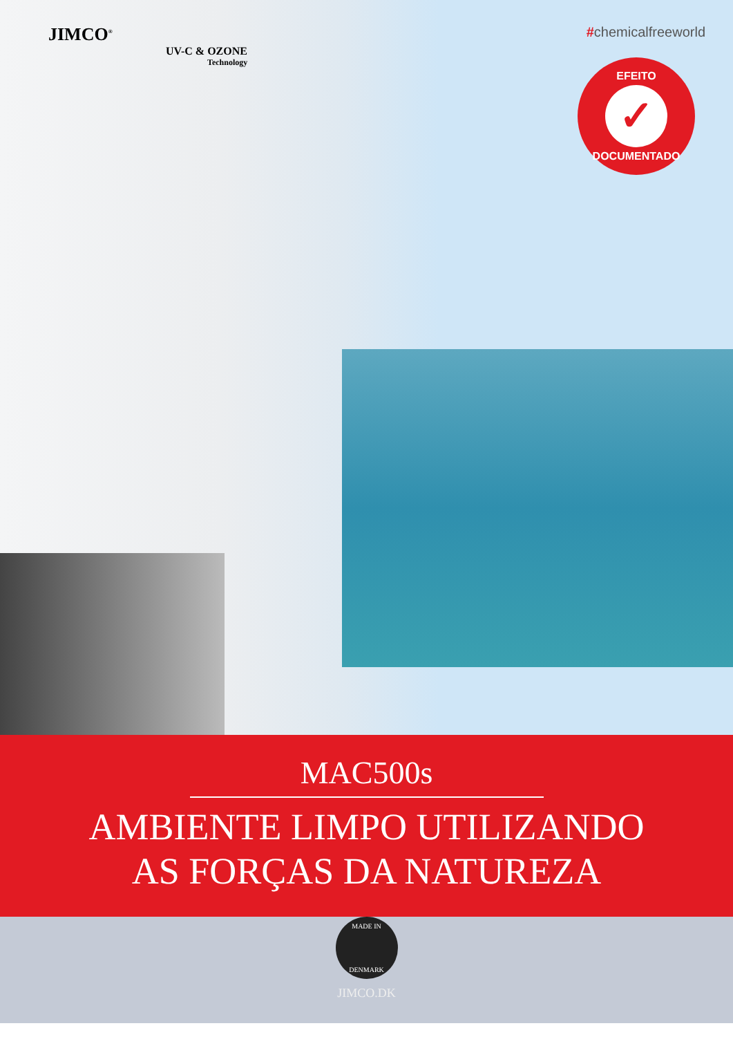JIMCO<sup>®</sup>
UV-C & OZONE
Technology
#chemicalfreeworld
EFEITO
✓
DOCUMENTADO
MAC500s
AMBIENTE LIMPO UTILIZANDO
AS FORÇAS DA NATUREZA
MADE IN
DENMARK
JIMCO.DK